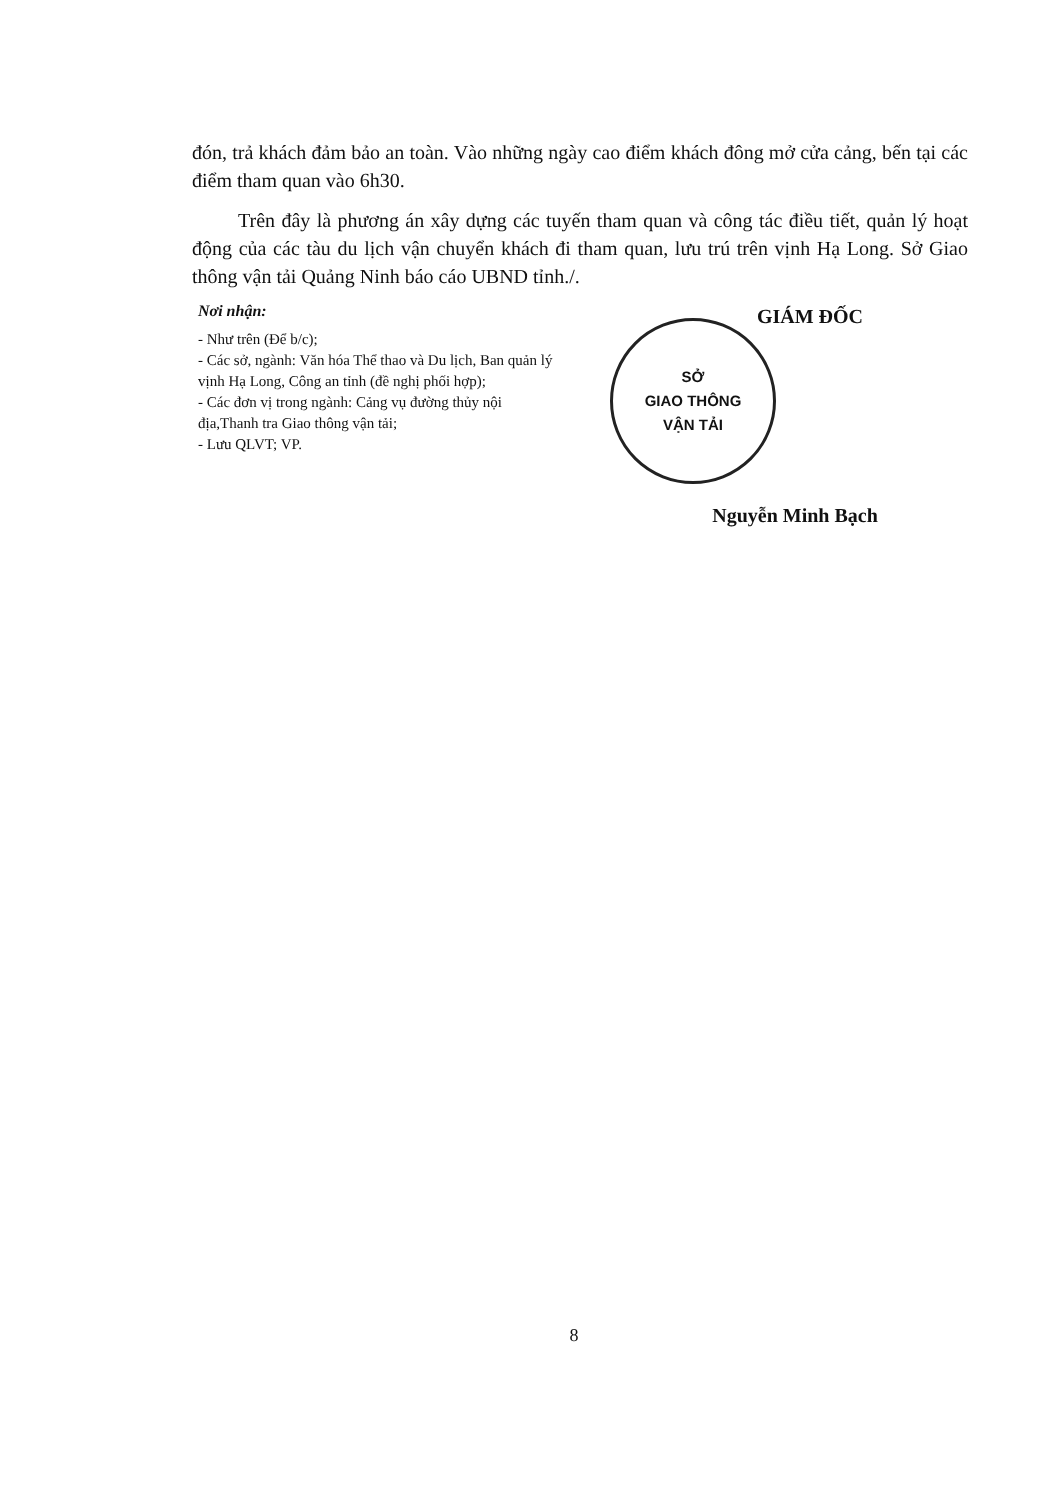đón, trả khách đảm bảo an toàn. Vào những ngày cao điểm khách đông mở cửa cảng, bến tại các điểm tham quan vào 6h30.
Trên đây là phương án xây dựng các tuyến tham quan và công tác điều tiết, quản lý hoạt động của các tàu du lịch vận chuyển khách đi tham quan, lưu trú trên vịnh Hạ Long. Sở Giao thông vận tải Quảng Ninh báo cáo UBND tỉnh./.
Nơi nhận:
- Như trên (Để b/c);
- Các sở, ngành: Văn hóa Thể thao và Du lịch, Ban quản lý vịnh Hạ Long, Công an tỉnh (đề nghị phối hợp);
- Các đơn vị trong ngành: Cảng vụ đường thủy nội địa,Thanh tra Giao thông vận tải;
- Lưu QLVT; VP.
GIÁM ĐỐC
SỞ
GIAO THÔNG
VẬN TẢI
Nguyễn Minh Bạch
8